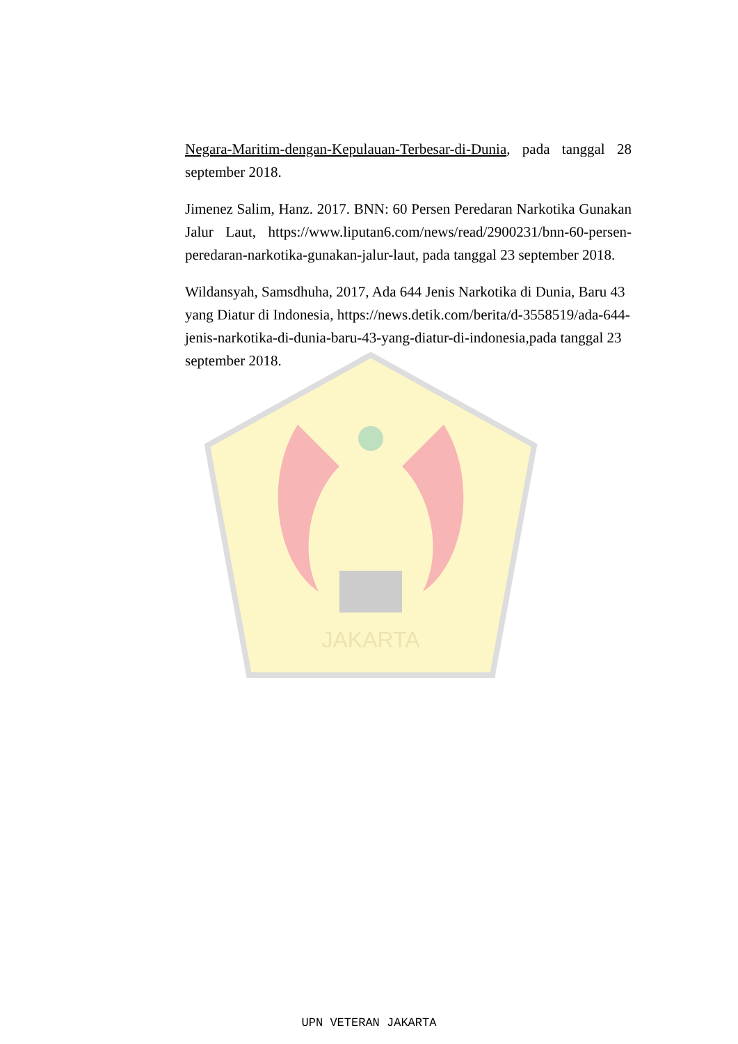JAKARTA
Negara-Maritim-dengan-Kepulauan-Terbesar-di-Dunia, pada tanggal 28 september 2018.
Jimenez Salim, Hanz. 2017. BNN: 60 Persen Peredaran Narkotika Gunakan Jalur Laut, https://www.liputan6.com/news/read/2900231/bnn-60-persen-peredaran-narkotika-gunakan-jalur-laut, pada tanggal 23 september 2018.
Wildansyah, Samsdhuha, 2017, Ada 644 Jenis Narkotika di Dunia, Baru 43 yang Diatur di Indonesia, https://news.detik.com/berita/d-3558519/ada-644-jenis-narkotika-di-dunia-baru-43-yang-diatur-di-indonesia,pada tanggal 23 september 2018.
UPN VETERAN JAKARTA